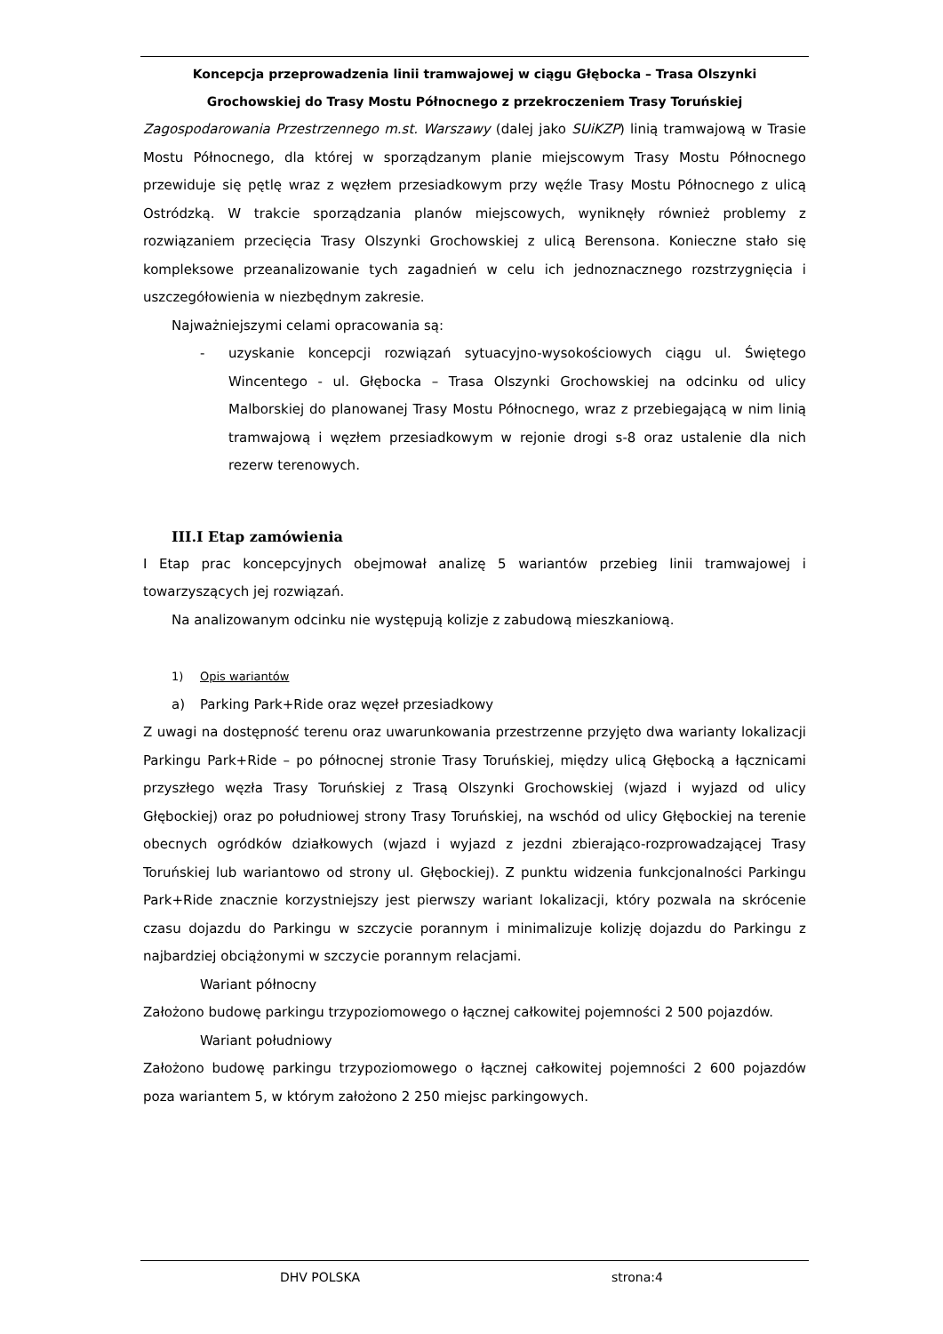Koncepcja przeprowadzenia linii tramwajowej w ciągu Głębocka – Trasa Olszynki
Grochowskiej do Trasy Mostu Północnego z przekroczeniem Trasy Toruńskiej
Zagospodarowania Przestrzennego m.st. Warszawy (dalej jako SUiKZP) linią tramwajową w Trasie Mostu Północnego, dla której w sporządzanym planie miejscowym Trasy Mostu Północnego przewiduje się pętlę wraz z węzłem przesiadkowym przy węźle Trasy Mostu Północnego z ulicą Ostródzką. W trakcie sporządzania planów miejscowych, wyniknęły również problemy z rozwiązaniem przecięcia Trasy Olszynki Grochowskiej z ulicą Berensona. Konieczne stało się kompleksowe przeanalizowanie tych zagadnień w celu ich jednoznacznego rozstrzygnięcia i uszczegółowienia w niezbędnym zakresie.
Najważniejszymi celami opracowania są:
- uzyskanie koncepcji rozwiązań sytuacyjno-wysokościowych ciągu ul. Świętego Wincentego - ul. Głębocka – Trasa Olszynki Grochowskiej na odcinku od ulicy Malborskiej do planowanej Trasy Mostu Północnego, wraz z przebiegającą w nim linią tramwajową i węzłem przesiadkowym w rejonie drogi s-8 oraz ustalenie dla nich rezerw terenowych.
III.I Etap zamówienia
I Etap prac koncepcyjnych obejmował analizę 5 wariantów przebieg linii tramwajowej i towarzyszących jej rozwiązań.
Na analizowanym odcinku nie występują kolizje z zabudową mieszkaniową.
1) Opis wariantów
a) Parking Park+Ride oraz węzeł przesiadkowy
Z uwagi na dostępność terenu oraz uwarunkowania przestrzenne przyjęto dwa warianty lokalizacji Parkingu Park+Ride – po północnej stronie Trasy Toruńskiej, między ulicą Głębocką a łącznicami przyszłego węzła Trasy Toruńskiej z Trasą Olszynki Grochowskiej (wjazd i wyjazd od ulicy Głębockiej) oraz po południowej strony Trasy Toruńskiej, na wschód od ulicy Głębockiej na terenie obecnych ogródków działkowych (wjazd i wyjazd z jezdni zbierająco-rozprowadzającej Trasy Toruńskiej lub wariantowo od strony ul. Głębockiej). Z punktu widzenia funkcjonalności Parkingu Park+Ride znacznie korzystniejszy jest pierwszy wariant lokalizacji, który pozwala na skrócenie czasu dojazdu do Parkingu w szczycie porannym i minimalizuje kolizję dojazdu do Parkingu z najbardziej obciążonymi w szczycie porannym relacjami.
Wariant północny
Założono budowę parkingu trzypoziomowego o łącznej całkowitej pojemności 2 500 pojazdów.
Wariant południowy
Założono budowę parkingu trzypoziomowego o łącznej całkowitej pojemności 2 600 pojazdów poza wariantem 5, w którym założono 2 250 miejsc parkingowych.
DHV POLSKA strona:4